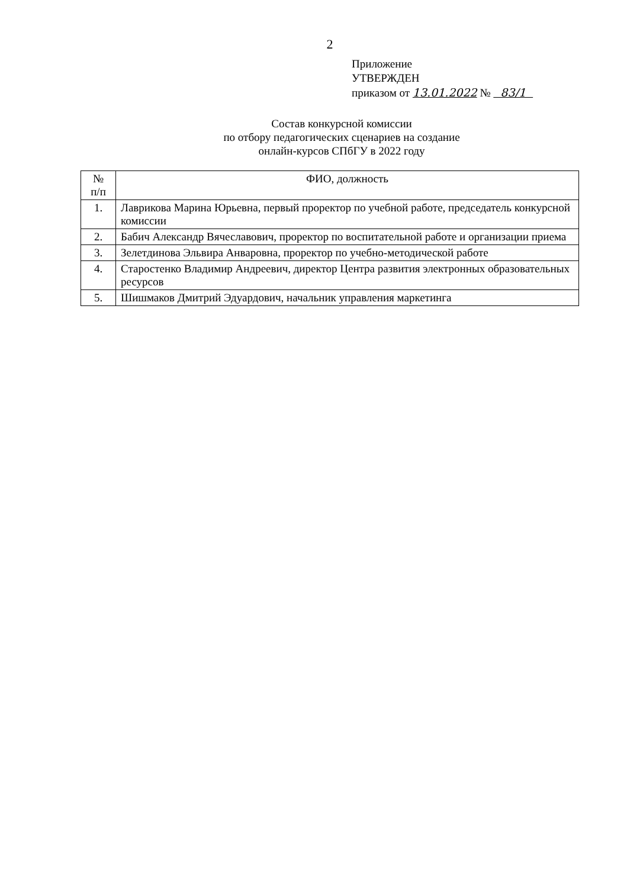2
Приложение
УТВЕРЖДЕН
приказом от 13.01.2022 № 83/1
Состав конкурсной комиссии
по отбору педагогических сценариев на создание
онлайн-курсов СПбГУ в 2022 году
| № п/п | ФИО, должность |
| --- | --- |
| 1. | Лаврикова Марина Юрьевна, первый проректор по учебной работе, председатель конкурсной комиссии |
| 2. | Бабич Александр Вячеславович, проректор по воспитательной работе и организации приема |
| 3. | Зелетдинова Эльвира Анваровна, проректор по учебно-методической работе |
| 4. | Старостенко Владимир Андреевич, директор Центра развития электронных образовательных ресурсов |
| 5. | Шишмаков Дмитрий Эдуардович, начальник управления маркетинга |